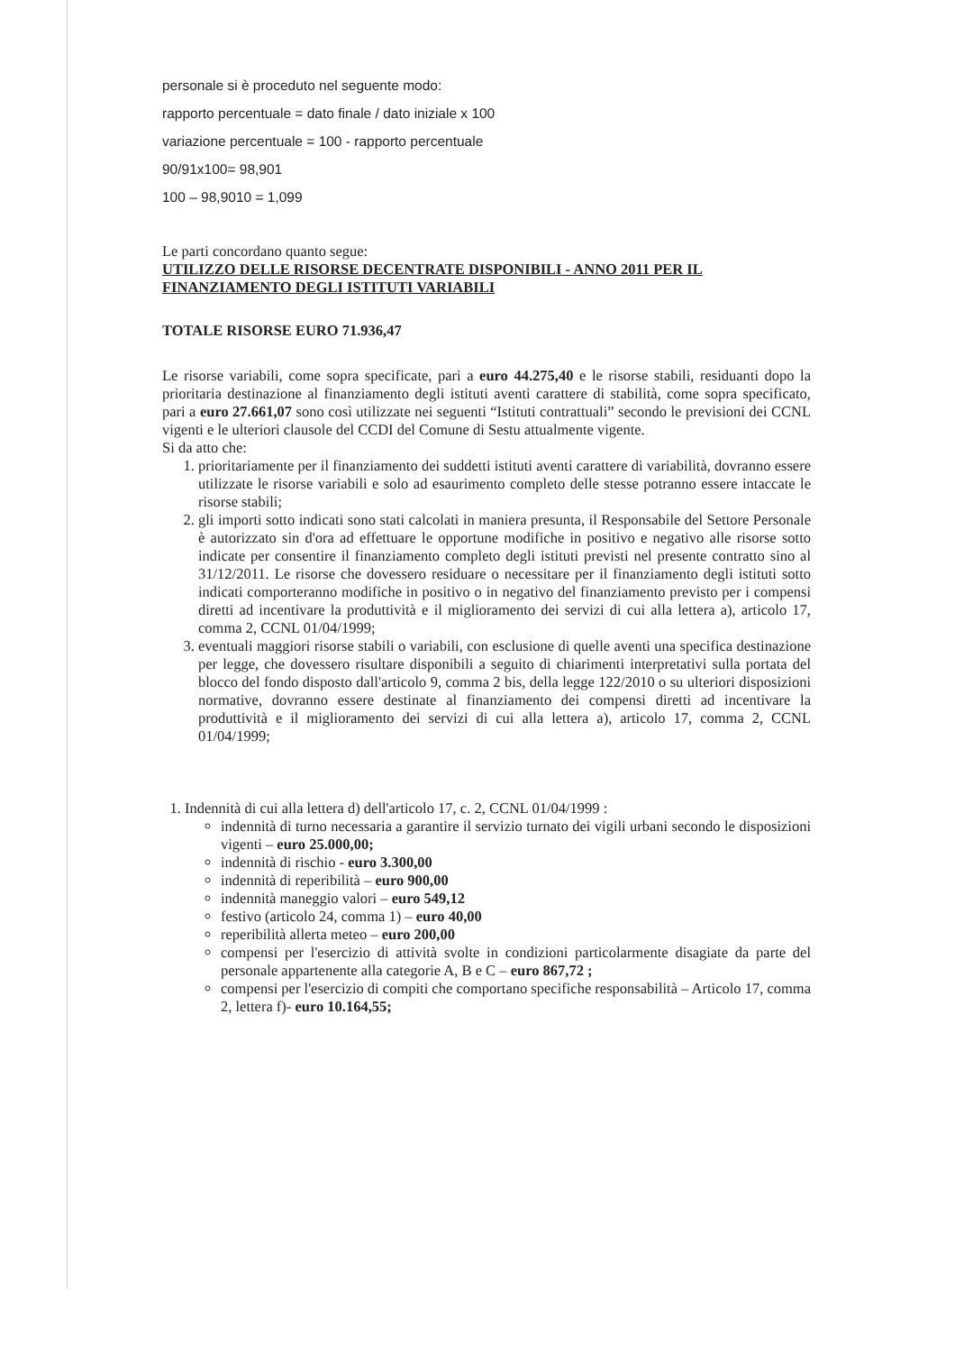personale si è proceduto nel seguente modo:
rapporto percentuale = dato finale / dato iniziale x 100
variazione percentuale = 100 - rapporto percentuale
90/91x100= 98,901
100 – 98,9010 = 1,099
Le parti concordano quanto segue:
UTILIZZO DELLE RISORSE DECENTRATE DISPONIBILI - ANNO 2011 PER IL FINANZIAMENTO DEGLI ISTITUTI VARIABILI
TOTALE RISORSE EURO 71.936,47
Le risorse variabili, come sopra specificate, pari a euro 44.275,40 e le risorse stabili, residuanti dopo la prioritaria destinazione al finanziamento degli istituti aventi carattere di stabilità, come sopra specificato, pari a euro 27.661,07 sono così utilizzate nei seguenti “Istituti contrattuali” secondo le previsioni dei CCNL vigenti e le ulteriori clausole del CCDI del Comune di Sestu attualmente vigente.
Si da atto che:
1. prioritariamente per il finanziamento dei suddetti istituti aventi carattere di variabilità, dovranno essere utilizzate le risorse variabili e solo ad esaurimento completo delle stesse potranno essere intaccate le risorse stabili;
2. gli importi sotto indicati sono stati calcolati in maniera presunta, il Responsabile del Settore Personale è autorizzato sin d'ora ad effettuare le opportune modifiche in positivo e negativo alle risorse sotto indicate per consentire il finanziamento completo degli istituti previsti nel presente contratto sino al 31/12/2011. Le risorse che dovessero residuare o necessitare per il finanziamento degli istituti sotto indicati comporteranno modifiche in positivo o in negativo del finanziamento previsto per i compensi diretti ad incentivare la produttività e il miglioramento dei servizi di cui alla lettera a), articolo 17, comma 2, CCNL 01/04/1999;
3. eventuali maggiori risorse stabili o variabili, con esclusione di quelle aventi una specifica destinazione per legge, che dovessero risultare disponibili a seguito di chiarimenti interpretativi sulla portata del blocco del fondo disposto dall'articolo 9, comma 2 bis, della legge 122/2010 o su ulteriori disposizioni normative, dovranno essere destinate al finanziamento dei compensi diretti ad incentivare la produttività e il miglioramento dei servizi di cui alla lettera a), articolo 17, comma 2, CCNL 01/04/1999;
1. Indennità di cui alla lettera d) dell'articolo 17, c. 2, CCNL 01/04/1999 :
indennità di turno necessaria a garantire il servizio turnato dei vigili urbani secondo le disposizioni vigenti – euro 25.000,00;
indennità di rischio - euro 3.300,00
indennità di reperibilità – euro 900,00
indennità maneggio valori – euro 549,12
festivo (articolo 24, comma 1) – euro 40,00
reperibilità allerta meteo – euro 200,00
compensi per l'esercizio di attività svolte in condizioni particolarmente disagiate da parte del personale appartenente alla categorie A, B e C – euro 867,72 ;
compensi per l'esercizio di compiti che comportano specifiche responsabilità – Articolo 17, comma 2, lettera f)- euro 10.164,55;